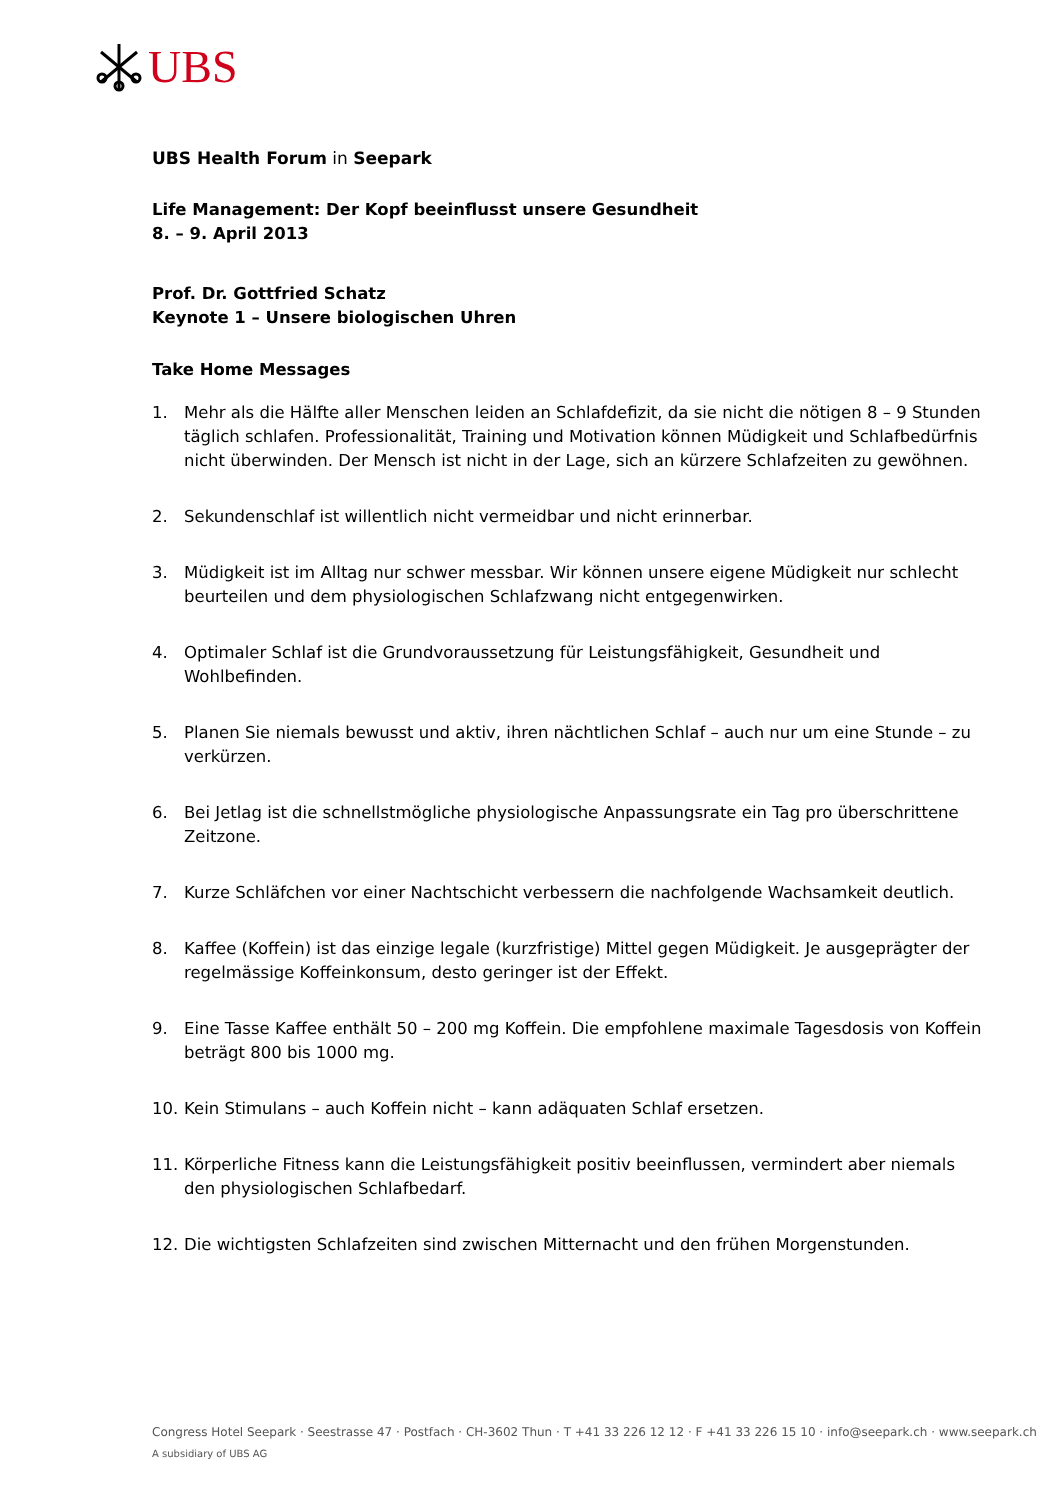UBS
UBS Health Forum in Seepark
Life Management: Der Kopf beeinflusst unsere Gesundheit
8. – 9. April 2013
Prof. Dr. Gottfried Schatz
Keynote 1 – Unsere biologischen Uhren
Take Home Messages
1. Mehr als die Hälfte aller Menschen leiden an Schlafdefizit, da sie nicht die nötigen 8 – 9 Stunden täglich schlafen. Professionalität, Training und Motivation können Müdigkeit und Schlafbedürfnis nicht überwinden. Der Mensch ist nicht in der Lage, sich an kürzere Schlafzeiten zu gewöhnen.
2. Sekundenschlaf ist willentlich nicht vermeidbar und nicht erinnerbar.
3. Müdigkeit ist im Alltag nur schwer messbar. Wir können unsere eigene Müdigkeit nur schlecht beurteilen und dem physiologischen Schlafzwang nicht entgegenwirken.
4. Optimaler Schlaf ist die Grundvoraussetzung für Leistungsfähigkeit, Gesundheit und Wohlbefinden.
5. Planen Sie niemals bewusst und aktiv, ihren nächtlichen Schlaf – auch nur um eine Stunde – zu verkürzen.
6. Bei Jetlag ist die schnellstmögliche physiologische Anpassungsrate ein Tag pro überschrittene Zeitzone.
7. Kurze Schläfchen vor einer Nachtschicht verbessern die nachfolgende Wachsamkeit deutlich.
8. Kaffee (Koffein) ist das einzige legale (kurzfristige) Mittel gegen Müdigkeit. Je ausgeprägter der regelmässige Koffeinkonsum, desto geringer ist der Effekt.
9. Eine Tasse Kaffee enthält 50 – 200 mg Koffein. Die empfohlene maximale Tagesdosis von Koffein beträgt 800 bis 1000 mg.
10. Kein Stimulans – auch Koffein nicht – kann adäquaten Schlaf ersetzen.
11. Körperliche Fitness kann die Leistungsfähigkeit positiv beeinflussen, vermindert aber niemals den physiologischen Schlafbedarf.
12. Die wichtigsten Schlafzeiten sind zwischen Mitternacht und den frühen Morgenstunden.
Congress Hotel Seepark · Seestrasse 47 · Postfach · CH-3602 Thun · T +41 33 226 12 12 · F +41 33 226 15 10 · info@seepark.ch · www.seepark.ch
A subsidiary of UBS AG